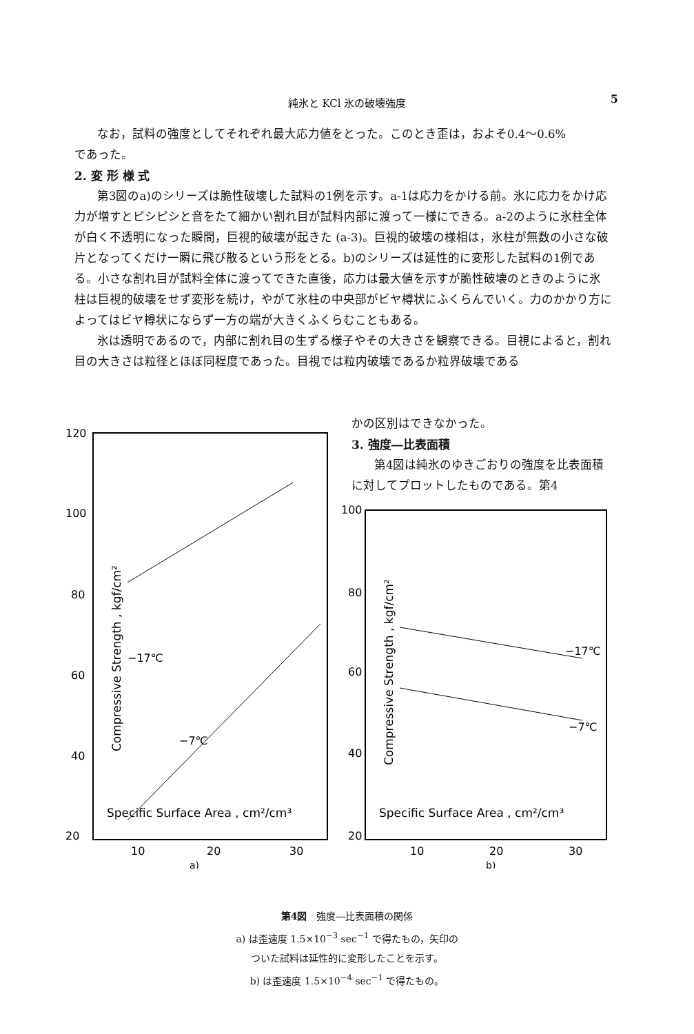純氷と KCl 氷の破壊強度 5
なお，試料の強度としてそれぞれ最大応力値をとった。このとき歪は，およそ0.4～0.6%
であった。
2. 変 形 様 式
第3図のa)のシリーズは脆性破壊した試料の1例を示す。a-1は応力をかける前。氷に応力をかけ応力が増すとピシピシと音をたて細かい割れ目が試料内部に渡って一様にできる。a-2のように氷柱全体が白く不透明になった瞬間，巨視的破壊が起きた (a-3)。巨視的破壊の様相は，氷柱が無数の小さな破片となってくだけ一瞬に飛び散るという形をとる。b)のシリーズは延性的に変形した試料の1例である。小さな割れ目が試料全体に渡ってできた直後，応力は最大値を示すが脆性破壊のときのように氷柱は巨視的破壊をせず変形を続け，やがて氷柱の中央部がビヤ樽状にふくらんでいく。力のかかり方によってはビヤ樽状にならず一方の端が大きくふくらむこともある。
氷は透明であるので，内部に割れ目の生ずる様子やその大きさを観察できる。目視によると，割れ目の大きさは粒径とほぼ同程度であった。目視では粒内破壊であるか粒界破壊である
かの区別はできなかった。
3. 強度―比表面積
第4図は純氷のゆきごおりの強度を比表面積に対してプロットしたものである。第4
120
100
80
60
40
20
10
20
30
Specific Surface Area , cm²/cm³
−17℃
−7℃
Compressive Strength , kgf/cm²
100
80
60
40
20
10
20
30
Specific Surface Area , cm²/cm³
−17℃
−7℃
Compressive Strength , kgf/cm²
a)
b)
第4図　強度―比表面積の関係
a) は歪速度 1.5×10<sup>−3</sup> sec<sup>−1</sup> で得たもの，矢印の
ついた試料は延性的に変形したことを示す。
b) は歪速度 1.5×10<sup>−4</sup> sec<sup>−1</sup> で得たもの。